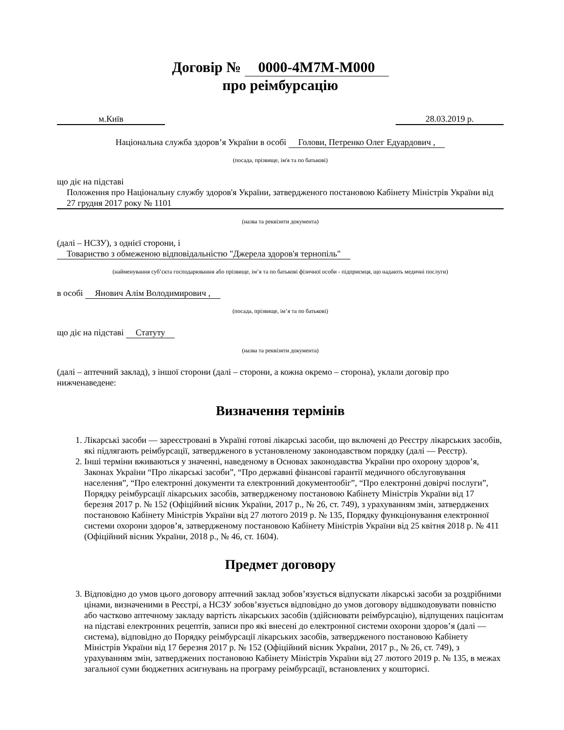Договір № 0000-4M7M-M000
про реімбурсацію
м.Київ 28.03.2019 р.
Національна служба здоров’я України в особі Голови, Петренко Олег Едуардович ,
(посада, прізвище, ім'я та по батькові)
що діє на підставі
Положення про Національну службу здоров'я України, затвердженого постановою Кабінету Міністрів України від 27 грудня 2017 року № 1101
(назва та реквізити документа)
(далі – НСЗУ), з однієї сторони, і
Товариство з обмеженою відповідальністю "Джерела здоров'я тернопіль"
(найменування суб’єкта господарювання або прізвище, ім’я та по батькові фізичної особи - підприємця, що надають медичні послуги)
в особі Янович Алім Володимирович ,
(посада, прізвище, ім’я та по батькові)
що діє на підставі Статуту
(назва та реквізити документа)
(далі – аптечний заклад), з іншої сторони (далі – сторони, а кожна окремо – сторона), уклали договір про нижченаведене:
Визначення термінів
1. Лікарські засоби — зареєстровані в Україні готові лікарські засоби, що включені до Реєстру лікарських засобів, які підлягають реімбурсації, затвердженого в установленому законодавством порядку (далі — Реєстр).
2. Інші терміни вживаються у значенні, наведеному в Основах законодавства України про охорону здоров’я, Законах України “Про лікарські засоби”, “Про державні фінансові гарантії медичного обслуговування населення”, “Про електронні документи та електронний документообіг”, “Про електронні довірчі послуги”, Порядку реімбурсації лікарських засобів, затвердженому постановою Кабінету Міністрів України від 17 березня 2017 р. № 152 (Офіційний вісник України, 2017 р., № 26, ст. 749), з урахуванням змін, затверджених постановою Кабінету Міністрів України від 27 лютого 2019 р. № 135, Порядку функціонування електронної системи охорони здоров’я, затвердженому постановою Кабінету Міністрів України від 25 квітня 2018 р. № 411 (Офіційний вісник України, 2018 р., № 46, ст. 1604).
Предмет договору
3. Відповідно до умов цього договору аптечний заклад зобов’язується відпускати лікарські засоби за роздрібними цінами, визначеними в Реєстрі, а НСЗУ зобов’язується відповідно до умов договору відшкодовувати повністю або частково аптечному закладу вартість лікарських засобів (здійснювати реімбурсацію), відпущених пацієнтам на підставі електронних рецептів, записи про які внесені до електронної системи охорони здоров’я (далі — система), відповідно до Порядку реімбурсації лікарських засобів, затвердженого постановою Кабінету Міністрів України від 17 березня 2017 р. № 152 (Офіційний вісник України, 2017 р., № 26, ст. 749), з урахуванням змін, затверджених постановою Кабінету Міністрів України від 27 лютого 2019 р. № 135, в межах загальної суми бюджетних асигнувань на програму реімбурсації, встановлених у кошторисі.